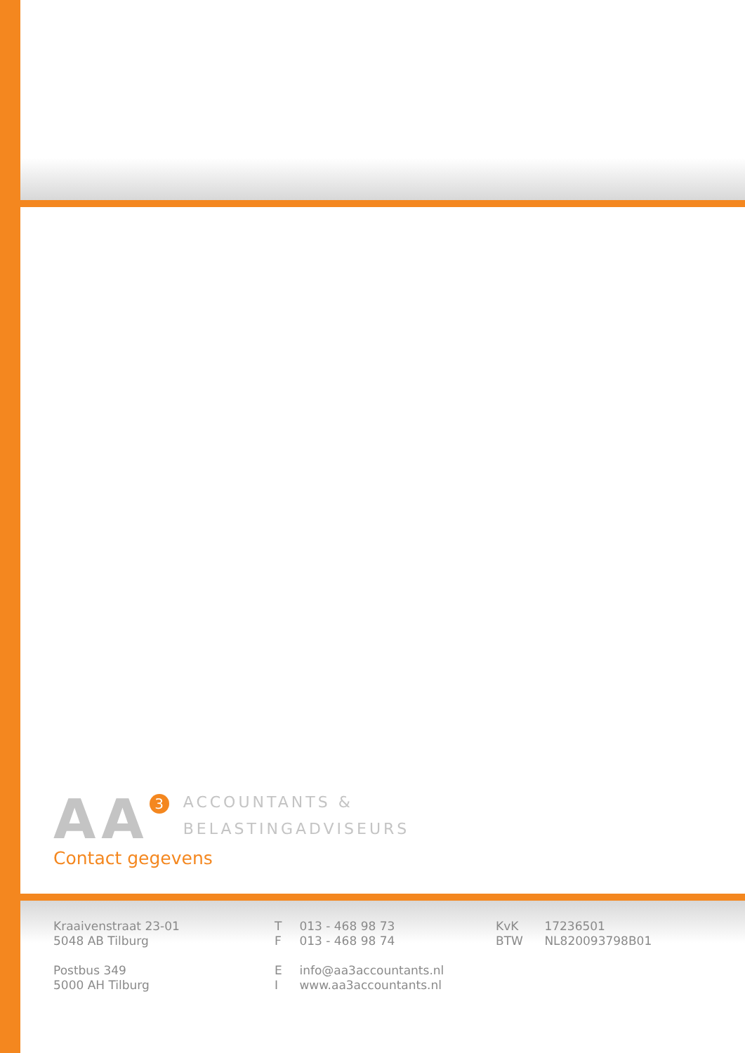AA 3
ACCOUNTANTS &
BELASTINGADVISEURS
Contact gegevens
Kraaivenstraat 23-01
5048 AB Tilburg
Postbus 349
5000 AH Tilburg
T 013 - 468 98 73
F 013 - 468 98 74
E info@aa3accountants.nl
I www.aa3accountants.nl
KvK 17236501
BTW NL820093798B01